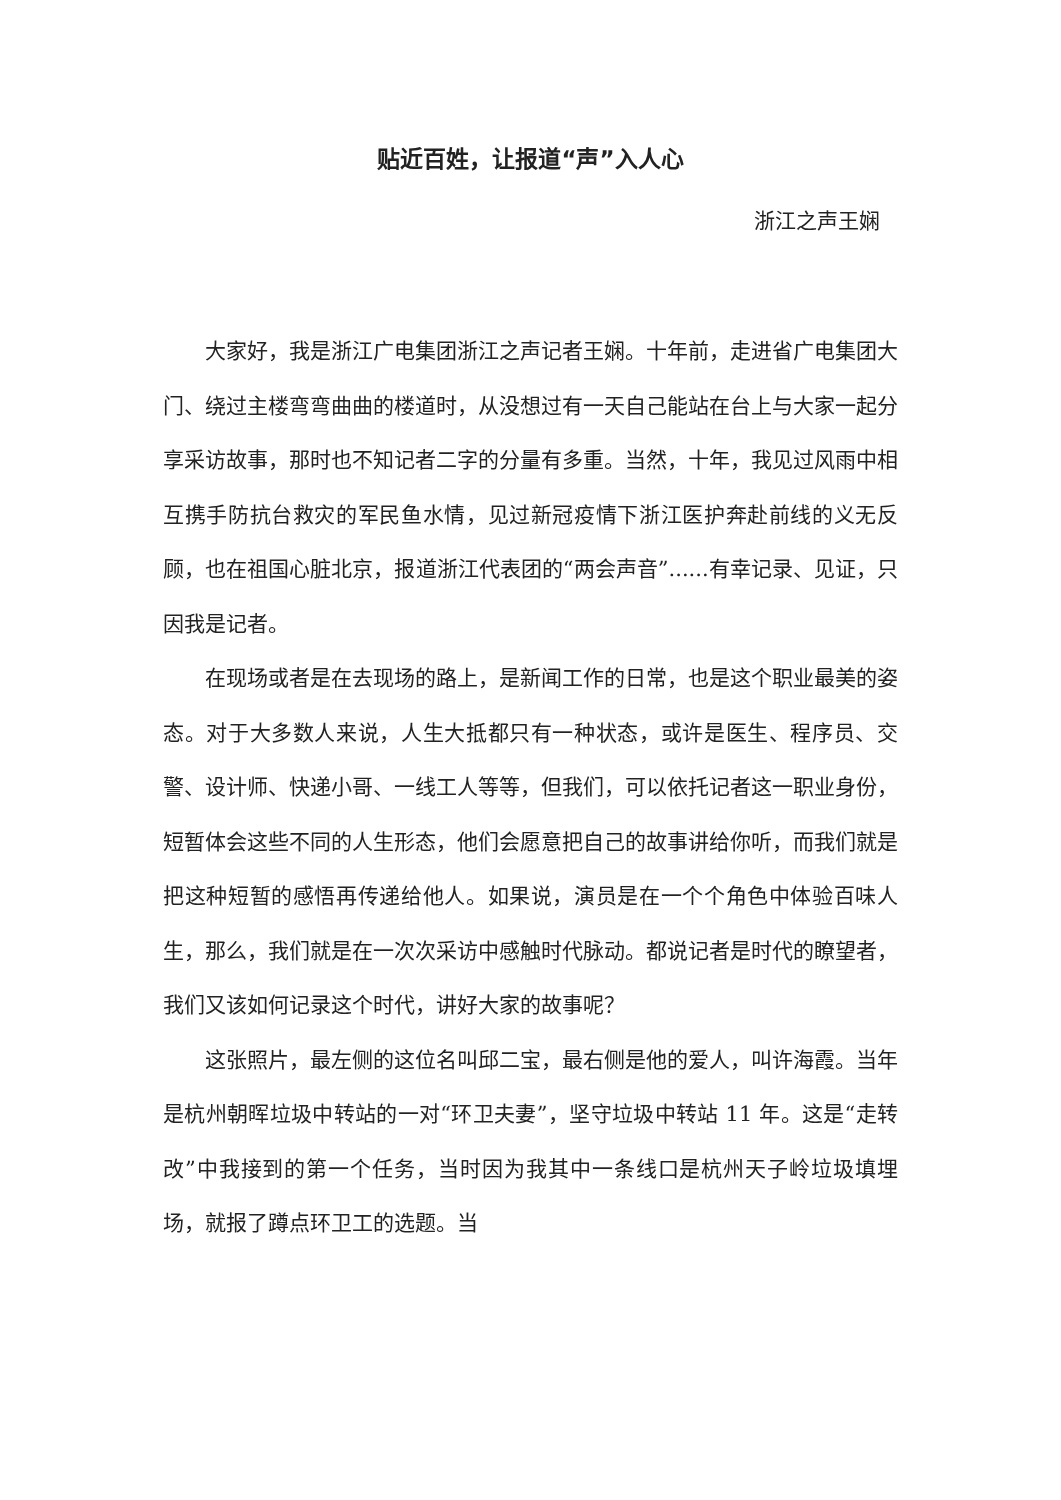贴近百姓，让报道“声”入人心
浙江之声王娴
大家好，我是浙江广电集团浙江之声记者王娴。十年前，走进省广电集团大门、绕过主楼弯弯曲曲的楼道时，从没想过有一天自己能站在台上与大家一起分享采访故事，那时也不知记者二字的分量有多重。当然，十年，我见过风雨中相互携手防抗台救灾的军民鱼水情，见过新冠疫情下浙江医护奔赴前线的义无反顾，也在祖国心脏北京，报道浙江代表团的“两会声音”......有幸记录、见证，只因我是记者。
在现场或者是在去现场的路上，是新闻工作的日常，也是这个职业最美的姿态。对于大多数人来说，人生大抵都只有一种状态，或许是医生、程序员、交警、设计师、快递小哥、一线工人等等，但我们，可以依托记者这一职业身份，短暂体会这些不同的人生形态，他们会愿意把自己的故事讲给你听，而我们就是把这种短暂的感悟再传递给他人。如果说，演员是在一个个角色中体验百味人生，那么，我们就是在一次次采访中感触时代脉动。都说记者是时代的瞭望者，我们又该如何记录这个时代，讲好大家的故事呢？
这张照片，最左侧的这位名叫邱二宝，最右侧是他的爱人，叫许海霞。当年是杭州朝晖垃圾中转站的一对“环卫夫妻”，坚守垃圾中转站 11 年。这是“走转改”中我接到的第一个任务，当时因为我其中一条线口是杭州天子岭垃圾填埋场，就报了蹲点环卫工的选题。当